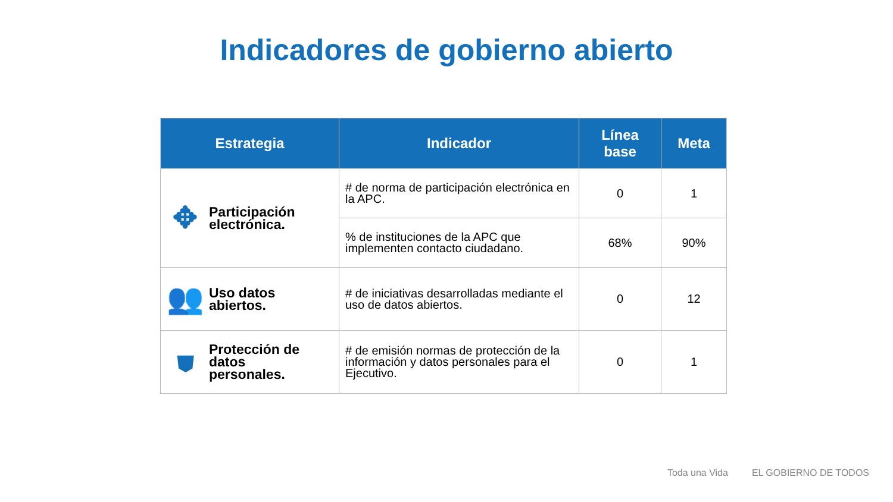Indicadores de gobierno abierto
| Estrategia | Indicador | Línea base | Meta |
| --- | --- | --- | --- |
| ✥ Participación electrónica. | # de norma de participación electrónica en la APC. | 0 | 1 |
| | % de instituciones de la APC que implementen contacto ciudadano. | 68% | 90% |
| 👥 Uso datos abiertos. | # de iniciativas desarrolladas mediante el uso de datos abiertos. | 0 | 12 |
| ⛊ Protección de datos personales. | # de emisión normas de protección de la información y datos personales para el Ejecutivo. | 0 | 1 |
Toda una Vida EL GOBIERNO DE TODOS